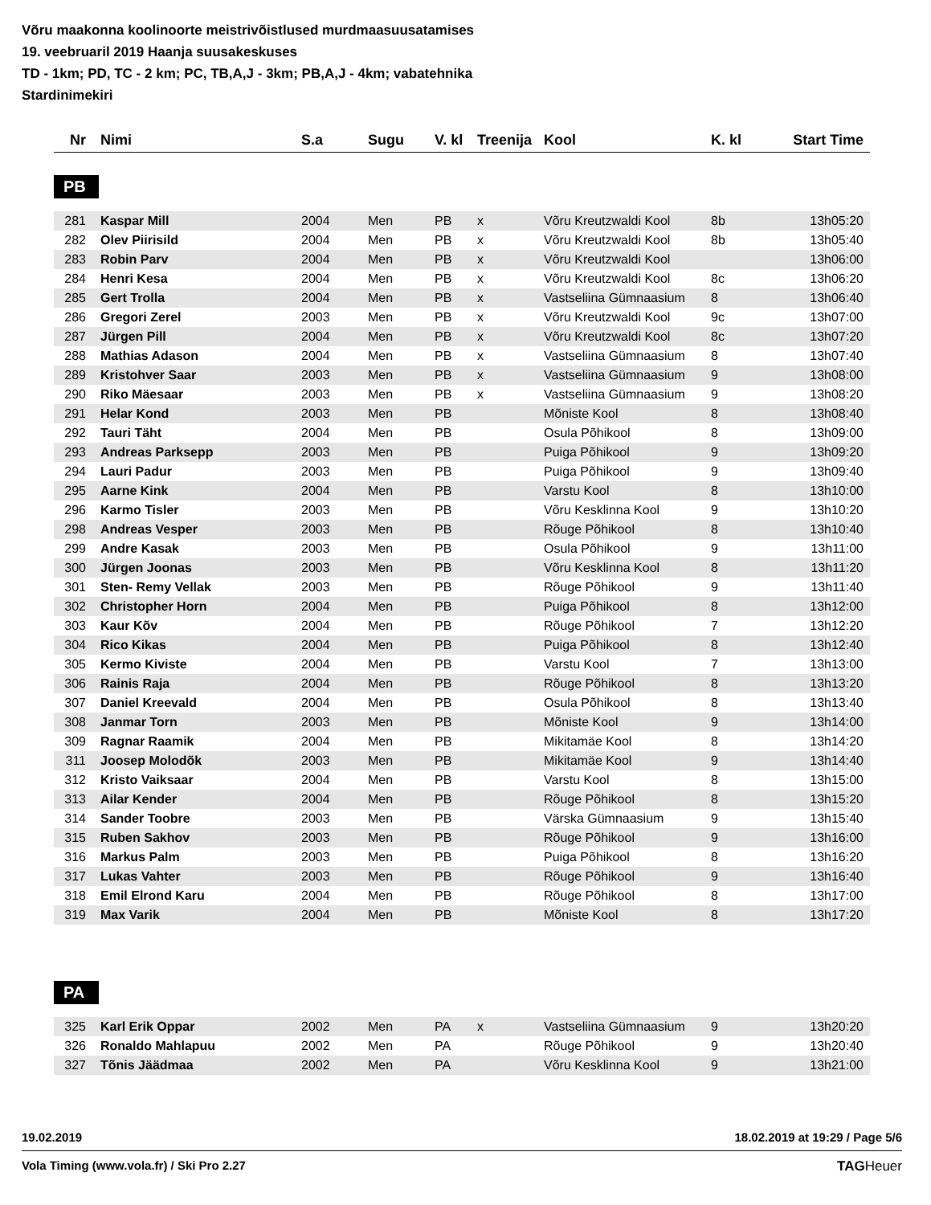Võru maakonna koolinoorte meistrivõistlused murdmaasuusatamises
19. veebruaril 2019 Haanja suusakeskuses
TD - 1km; PD, TC - 2 km; PC, TB,A,J - 3km; PB,A,J - 4km; vabatehnika
Stardinimekiri
| Nr | Nimi | S.a | Sugu | V. kl | Treenija | Kool | K. kl | Start Time |
| --- | --- | --- | --- | --- | --- | --- | --- | --- |
PB
| 281 | Kaspar Mill | 2004 | Men | PB | x | Võru Kreutzwaldi Kool | 8b | 13h05:20 |
| 282 | Olev Piirisild | 2004 | Men | PB | x | Võru Kreutzwaldi Kool | 8b | 13h05:40 |
| 283 | Robin Parv | 2004 | Men | PB | x | Võru Kreutzwaldi Kool | | 13h06:00 |
| 284 | Henri Kesa | 2004 | Men | PB | x | Võru Kreutzwaldi Kool | 8c | 13h06:20 |
| 285 | Gert Trolla | 2004 | Men | PB | x | Vastseliina Gümnaasium | 8 | 13h06:40 |
| 286 | Gregori Zerel | 2003 | Men | PB | x | Võru Kreutzwaldi Kool | 9c | 13h07:00 |
| 287 | Jürgen Pill | 2004 | Men | PB | x | Võru Kreutzwaldi Kool | 8c | 13h07:20 |
| 288 | Mathias Adason | 2004 | Men | PB | x | Vastseliina Gümnaasium | 8 | 13h07:40 |
| 289 | Kristohver Saar | 2003 | Men | PB | x | Vastseliina Gümnaasium | 9 | 13h08:00 |
| 290 | Riko Mäesaar | 2003 | Men | PB | x | Vastseliina Gümnaasium | 9 | 13h08:20 |
| 291 | Helar Kond | 2003 | Men | PB | | Mõniste Kool | 8 | 13h08:40 |
| 292 | Tauri Täht | 2004 | Men | PB | | Osula Põhikool | 8 | 13h09:00 |
| 293 | Andreas Parksepp | 2003 | Men | PB | | Puiga Põhikool | 9 | 13h09:20 |
| 294 | Lauri Padur | 2003 | Men | PB | | Puiga Põhikool | 9 | 13h09:40 |
| 295 | Aarne Kink | 2004 | Men | PB | | Varstu Kool | 8 | 13h10:00 |
| 296 | Karmo Tisler | 2003 | Men | PB | | Võru Kesklinna Kool | 9 | 13h10:20 |
| 298 | Andreas Vesper | 2003 | Men | PB | | Rõuge Põhikool | 8 | 13h10:40 |
| 299 | Andre Kasak | 2003 | Men | PB | | Osula Põhikool | 9 | 13h11:00 |
| 300 | Jürgen Joonas | 2003 | Men | PB | | Võru Kesklinna Kool | 8 | 13h11:20 |
| 301 | Sten- Remy Vellak | 2003 | Men | PB | | Rõuge Põhikool | 9 | 13h11:40 |
| 302 | Christopher Horn | 2004 | Men | PB | | Puiga Põhikool | 8 | 13h12:00 |
| 303 | Kaur Kõv | 2004 | Men | PB | | Rõuge Põhikool | 7 | 13h12:20 |
| 304 | Rico Kikas | 2004 | Men | PB | | Puiga Põhikool | 8 | 13h12:40 |
| 305 | Kermo Kiviste | 2004 | Men | PB | | Varstu Kool | 7 | 13h13:00 |
| 306 | Rainis Raja | 2004 | Men | PB | | Rõuge Põhikool | 8 | 13h13:20 |
| 307 | Daniel Kreevald | 2004 | Men | PB | | Osula Põhikool | 8 | 13h13:40 |
| 308 | Janmar Torn | 2003 | Men | PB | | Mõniste Kool | 9 | 13h14:00 |
| 309 | Ragnar Raamik | 2004 | Men | PB | | Mikitamäe Kool | 8 | 13h14:20 |
| 311 | Joosep Molodõk | 2003 | Men | PB | | Mikitamäe Kool | 9 | 13h14:40 |
| 312 | Kristo Vaiksaar | 2004 | Men | PB | | Varstu Kool | 8 | 13h15:00 |
| 313 | Ailar Kender | 2004 | Men | PB | | Rõuge Põhikool | 8 | 13h15:20 |
| 314 | Sander Toobre | 2003 | Men | PB | | Värska Gümnaasium | 9 | 13h15:40 |
| 315 | Ruben Sakhov | 2003 | Men | PB | | Rõuge Põhikool | 9 | 13h16:00 |
| 316 | Markus Palm | 2003 | Men | PB | | Puiga Põhikool | 8 | 13h16:20 |
| 317 | Lukas Vahter | 2003 | Men | PB | | Rõuge Põhikool | 9 | 13h16:40 |
| 318 | Emil Elrond Karu | 2004 | Men | PB | | Rõuge Põhikool | 8 | 13h17:00 |
| 319 | Max Varik | 2004 | Men | PB | | Mõniste Kool | 8 | 13h17:20 |
PA
| 325 | Karl Erik Oppar | 2002 | Men | PA | x | Vastseliina Gümnaasium | 9 | 13h20:20 |
| 326 | Ronaldo Mahlapuu | 2002 | Men | PA | | Rõuge Põhikool | 9 | 13h20:40 |
| 327 | Tõnis Jäädmaa | 2002 | Men | PA | | Võru Kesklinna Kool | 9 | 13h21:00 |
19.02.2019 18.02.2019 at 19:29 / Page 5/6
Vola Timing (www.vola.fr) / Ski Pro 2.27 TAGHeuer